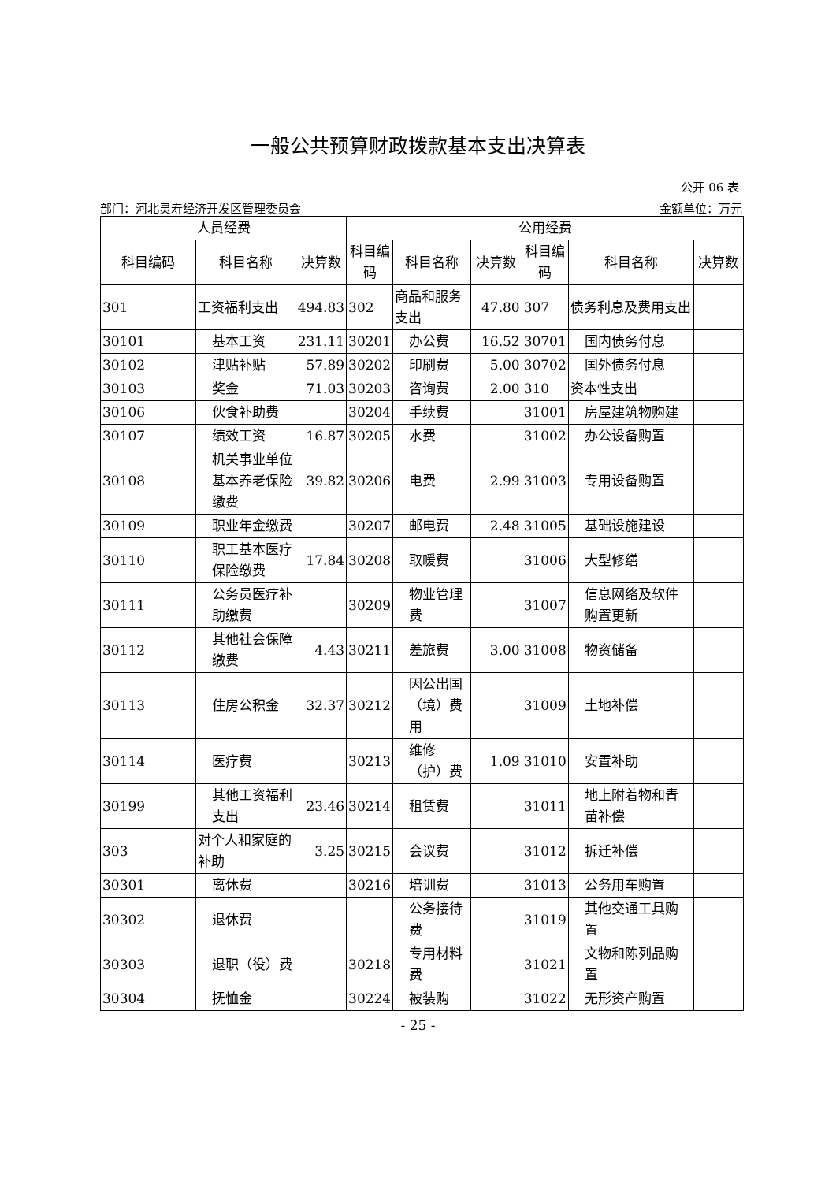一般公共预算财政拨款基本支出决算表
公开 06 表
部门：河北灵寿经济开发区管理委员会 金额单位：万元
| 人员经费 | | | 公用经费 | | | | | |
| --- | --- | --- | --- | --- | --- | --- | --- | --- |
| 科目编码 | 科目名称 | 决算数 | 科目编码 | 科目名称 | 决算数 | 科目编码 | 科目名称 | 决算数 |
| 301 | 工资福利支出 | 494.83 | 302 | 商品和服务支出 | 47.80 | 307 | 债务利息及费用支出 | |
| 30101 | 基本工资 | 231.11 | 30201 | 办公费 | 16.52 | 30701 | 国内债务付息 | |
| 30102 | 津贴补贴 | 57.89 | 30202 | 印刷费 | 5.00 | 30702 | 国外债务付息 | |
| 30103 | 奖金 | 71.03 | 30203 | 咨询费 | 2.00 | 310 | 资本性支出 | |
| 30106 | 伙食补助费 | | 30204 | 手续费 | | 31001 | 房屋建筑物购建 | |
| 30107 | 绩效工资 | 16.87 | 30205 | 水费 | | 31002 | 办公设备购置 | |
| 30108 | 机关事业单位基本养老保险缴费 | 39.82 | 30206 | 电费 | 2.99 | 31003 | 专用设备购置 | |
| 30109 | 职业年金缴费 | | 30207 | 邮电费 | 2.48 | 31005 | 基础设施建设 | |
| 30110 | 职工基本医疗保险缴费 | 17.84 | 30208 | 取暖费 | | 31006 | 大型修缮 | |
| 30111 | 公务员医疗补助缴费 | | 30209 | 物业管理费 | | 31007 | 信息网络及软件购置更新 | |
| 30112 | 其他社会保障缴费 | 4.43 | 30211 | 差旅费 | 3.00 | 31008 | 物资储备 | |
| 30113 | 住房公积金 | 32.37 | 30212 | 因公出国（境）费用 | | 31009 | 土地补偿 | |
| 30114 | 医疗费 | | 30213 | 维修（护）费 | 1.09 | 31010 | 安置补助 | |
| 30199 | 其他工资福利支出 | 23.46 | 30214 | 租赁费 | | 31011 | 地上附着物和青苗补偿 | |
| 303 | 对个人和家庭的补助 | 3.25 | 30215 | 会议费 | | 31012 | 拆迁补偿 | |
| 30301 | 离休费 | | 30216 | 培训费 | | 31013 | 公务用车购置 | |
| 30302 | 退休费 | | | 公务接待费 | | 31019 | 其他交通工具购置 | |
| 30303 | 退职（役）费 | | 30218 | 专用材料费 | | 31021 | 文物和陈列品购置 | |
| 30304 | 抚恤金 | | 30224 | 被装购 | | 31022 | 无形资产购置 | |
- 25 -